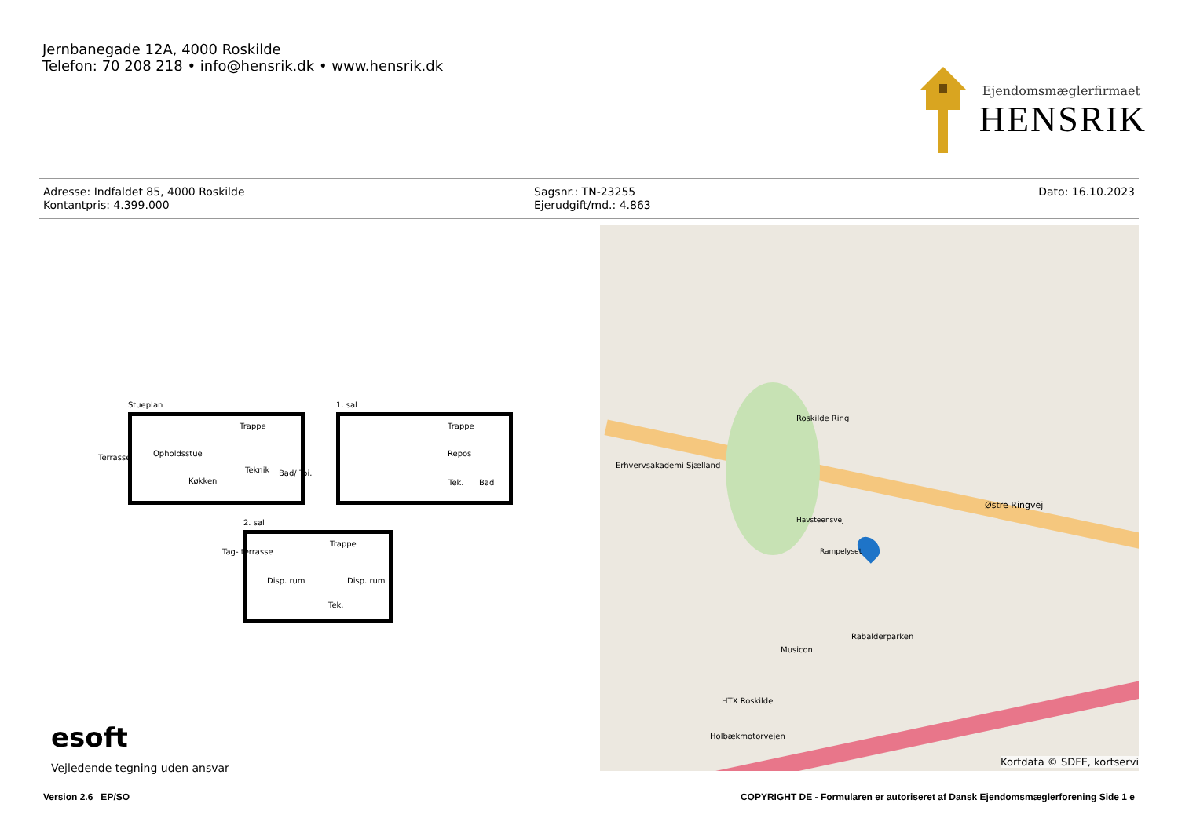Jernbanegade 12A, 4000 Roskilde
Telefon: 70 208 218 • info@hensrik.dk • www.hensrik.dk
Ejendomsmæglerfirmaet
HENSRIK
Adresse: Indfaldet 85, 4000 Roskilde
Kontantpris: 4.399.000
Sagsnr.: TN-23255
Ejerudgift/md.: 4.863
Dato: 16.10.2023
Stueplan
Terrasse Opholdsstue
Køkken
Trappe
Bad/ Toi.
Teknik
1. sal
Repos
Trappe
Bad
Tek.
2. sal
Tag- terrasse
Disp. rum Disp. rum
Trappe
Tek.
esoft
Vejledende tegning uden ansvar
Østre Ringvej
Roskilde Ring
Musicon
Rabalderparken
HTX Roskilde
Holbækmotorvejen
Rampelyset
Havsteensvej
Erhvervsakademi Sjælland
Kortdata © SDFE, kortservi
Version 2.6 EP/SO COPYRIGHT DE - Formularen er autoriseret af Dansk Ejendomsmæglerforening Side 1 e